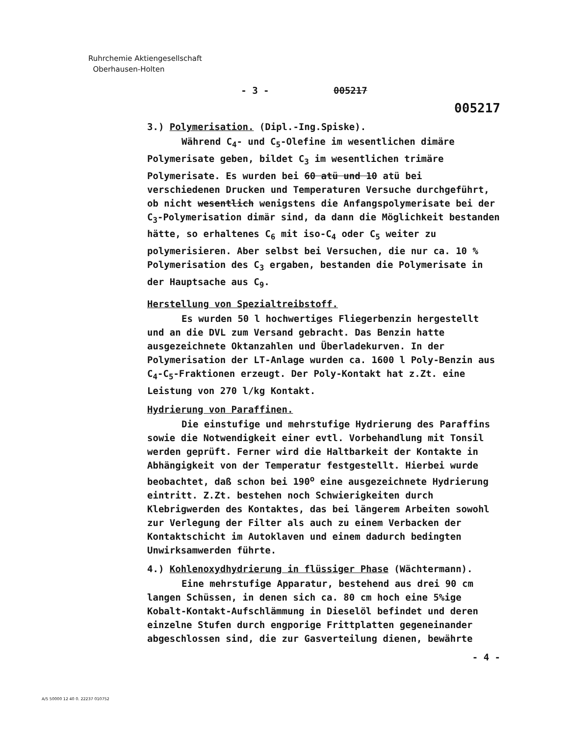Ruhrchemie Aktiengesellschaft
Oberhausen-Holten
- 3 - 005217
005217
3.) Polymerisation. (Dipl.-Ing.Spiske).
Während C<sub>4</sub>- und C<sub>5</sub>-Olefine im wesentlichen dimäre Polymerisate geben, bildet C<sub>3</sub> im wesentlichen trimäre Polymerisate. Es wurden bei 60 atü und 10 atü bei verschiedenen Drucken und Temperaturen Versuche durchgeführt, ob nicht wesentlich wenigstens die Anfangspolymerisate bei der C<sub>3</sub>-Polymerisation dimär sind, da dann die Möglichkeit bestanden hätte, so erhaltenes C<sub>6</sub> mit iso-C<sub>4</sub> oder C<sub>5</sub> weiter zu polymerisieren. Aber selbst bei Versuchen, die nur ca. 10 % Polymerisation des C<sub>3</sub> ergaben, bestanden die Polymerisate in der Hauptsache aus C<sub>9</sub>.
Herstellung von Spezialtreibstoff.
Es wurden 50 l hochwertiges Fliegerbenzin hergestellt und an die DVL zum Versand gebracht. Das Benzin hatte ausgezeichnete Oktanzahlen und Überladekurven. In der Polymerisation der LT-Anlage wurden ca. 1600 l Poly-Benzin aus C<sub>4</sub>-C<sub>5</sub>-Fraktionen erzeugt. Der Poly-Kontakt hat z.Zt. eine Leistung von 270 l/kg Kontakt.
Hydrierung von Paraffinen.
Die einstufige und mehrstufige Hydrierung des Paraffins sowie die Notwendigkeit einer evtl. Vorbehandlung mit Tonsil werden geprüft. Ferner wird die Haltbarkeit der Kontakte in Abhängigkeit von der Temperatur festgestellt. Hierbei wurde beobachtet, daß schon bei 190<sup>o</sup> eine ausgezeichnete Hydrierung eintritt. Z.Zt. bestehen noch Schwierigkeiten durch Klebrigwerden des Kontaktes, das bei längerem Arbeiten sowohl zur Verlegung der Filter als auch zu einem Verbacken der Kontaktschicht im Autoklaven und einem dadurch bedingten Unwirksamwerden führte.
4.) Kohlenoxydhydrierung in flüssiger Phase (Wächtermann).
Eine mehrstufige Apparatur, bestehend aus drei 90 cm langen Schüssen, in denen sich ca. 80 cm hoch eine 5%ige Kobalt-Kontakt-Aufschlämmung in Dieselöl befindet und deren einzelne Stufen durch engporige Frittplatten gegeneinander abgeschlossen sind, die zur Gasverteilung dienen, bewährte
- 4 -
A/5 50000 12 40 0. 22237 010752